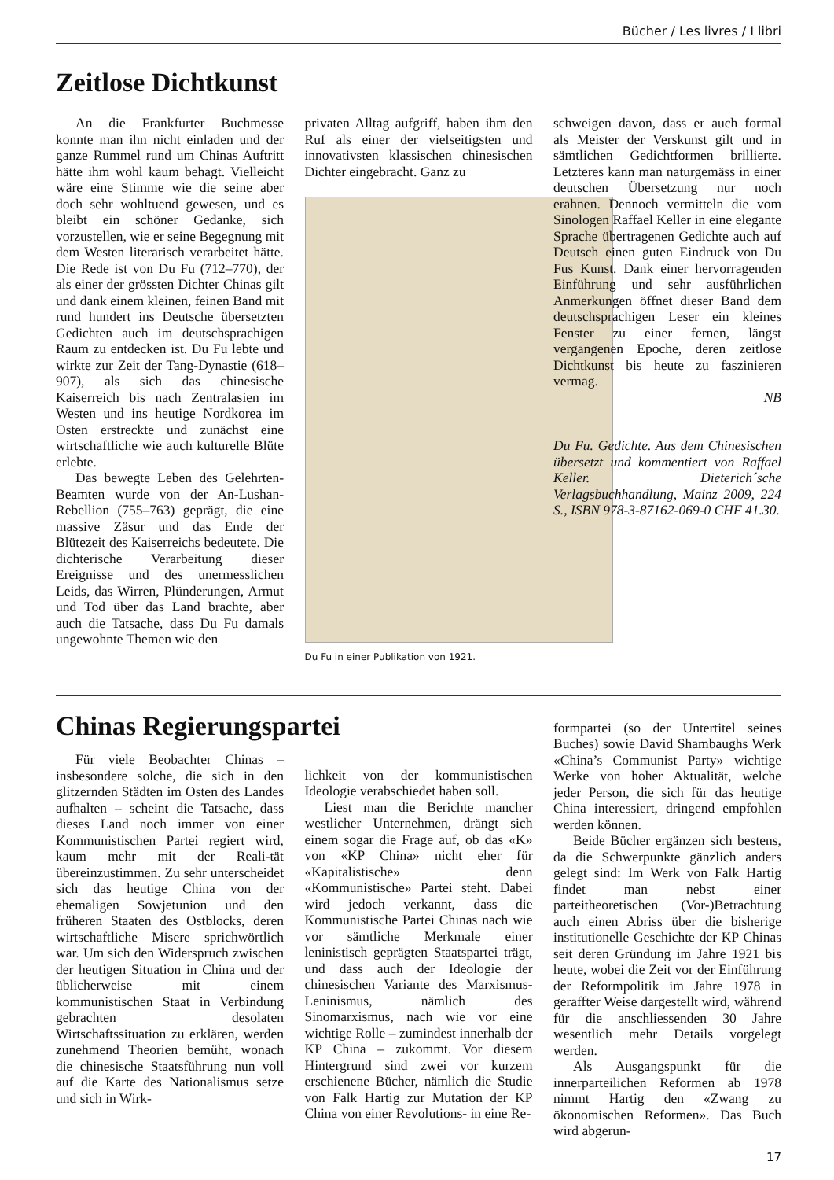Bücher / Les livres / I libri
Zeitlose Dichtkunst
An die Frankfurter Buchmesse konnte man ihn nicht einladen und der ganze Rummel rund um Chinas Auftritt hätte ihm wohl kaum behagt. Vielleicht wäre eine Stimme wie die seine aber doch sehr wohltuend gewesen, und es bleibt ein schöner Gedanke, sich vorzustellen, wie er seine Begegnung mit dem Westen literarisch verarbeitet hätte. Die Rede ist von Du Fu (712–770), der als einer der grössten Dichter Chinas gilt und dank einem kleinen, feinen Band mit rund hundert ins Deutsche übersetzten Gedichten auch im deutschsprachigen Raum zu entdecken ist. Du Fu lebte und wirkte zur Zeit der Tang-Dynastie (618–907), als sich das chinesische Kaiserreich bis nach Zentralasien im Westen und ins heutige Nordkorea im Osten erstreckte und zunächst eine wirtschaftliche wie auch kulturelle Blüte erlebte.
Das bewegte Leben des Gelehrten-Beamten wurde von der An-Lushan-Rebellion (755–763) geprägt, die eine massive Zäsur und das Ende der Blütezeit des Kaiserreichs bedeutete. Die dichterische Verarbeitung dieser Ereignisse und des unermesslichen Leids, das Wirren, Plünderungen, Armut und Tod über das Land brachte, aber auch die Tatsache, dass Du Fu damals ungewohnte Themen wie den
privaten Alltag aufgriff, haben ihm den Ruf als einer der vielseitigsten und innovativsten klassischen chinesischen Dichter eingebracht. Ganz zu
Du Fu in einer Publikation von 1921.
schweigen davon, dass er auch formal als Meister der Verskunst gilt und in sämtlichen Gedichtformen brillierte. Letzteres kann man naturgemäss in einer deutschen Übersetzung nur noch erahnen. Dennoch vermitteln die vom Sinologen Raffael Keller in eine elegante Sprache übertragenen Gedichte auch auf Deutsch einen guten Eindruck von Du Fus Kunst. Dank einer hervorragenden Einführung und sehr ausführlichen Anmerkungen öffnet dieser Band dem deutschsprachigen Leser ein kleines Fenster zu einer fernen, längst vergangenen Epoche, deren zeitlose Dichtkunst bis heute zu faszinieren vermag.
NB
Du Fu. Gedichte. Aus dem Chinesischen übersetzt und kommentiert von Raffael Keller. Dieterich´sche Verlagsbuchhandlung, Mainz 2009, 224 S., ISBN 978-3-87162-069-0 CHF 41.30.
Chinas Regierungspartei
Für viele Beobachter Chinas – insbesondere solche, die sich in den glitzernden Städten im Osten des Landes aufhalten – scheint die Tatsache, dass dieses Land noch immer von einer Kommunistischen Partei regiert wird, kaum mehr mit der Reali-tät übereinzustimmen. Zu sehr unterscheidet sich das heutige China von der ehemaligen Sowjetunion und den früheren Staaten des Ostblocks, deren wirtschaftliche Misere sprichwörtlich war. Um sich den Widerspruch zwischen der heutigen Situation in China und der üblicherweise mit einem kommunistischen Staat in Verbindung gebrachten desolaten Wirtschaftssituation zu erklären, werden zunehmend Theorien bemüht, wonach die chinesische Staatsführung nun voll auf die Karte des Nationalismus setze und sich in Wirk-
lichkeit von der kommunistischen Ideologie verabschiedet haben soll.
Liest man die Berichte mancher westlicher Unternehmen, drängt sich einem sogar die Frage auf, ob das «K» von «KP China» nicht eher für «Kapitalistische» denn «Kommunistische» Partei steht. Dabei wird jedoch verkannt, dass die Kommunistische Partei Chinas nach wie vor sämtliche Merkmale einer leninistisch geprägten Staatspartei trägt, und dass auch der Ideologie der chinesischen Variante des Marxismus-Leninismus, nämlich des Sinomarxismus, nach wie vor eine wichtige Rolle – zumindest innerhalb der KP China – zukommt. Vor diesem Hintergrund sind zwei vor kurzem erschienene Bücher, nämlich die Studie von Falk Hartig zur Mutation der KP China von einer Revolutions- in eine Re-
formpartei (so der Untertitel seines Buches) sowie David Shambaughs Werk «China’s Communist Party» wichtige Werke von hoher Aktualität, welche jeder Person, die sich für das heutige China interessiert, dringend empfohlen werden können.
Beide Bücher ergänzen sich bestens, da die Schwerpunkte gänzlich anders gelegt sind: Im Werk von Falk Hartig findet man nebst einer parteitheoretischen (Vor-)Betrachtung auch einen Abriss über die bisherige institutionelle Geschichte der KP Chinas seit deren Gründung im Jahre 1921 bis heute, wobei die Zeit vor der Einführung der Reformpolitik im Jahre 1978 in geraffter Weise dargestellt wird, während für die anschliessenden 30 Jahre wesentlich mehr Details vorgelegt werden.
Als Ausgangspunkt für die innerparteilichen Reformen ab 1978 nimmt Hartig den «Zwang zu ökonomischen Reformen». Das Buch wird abgerun-
17